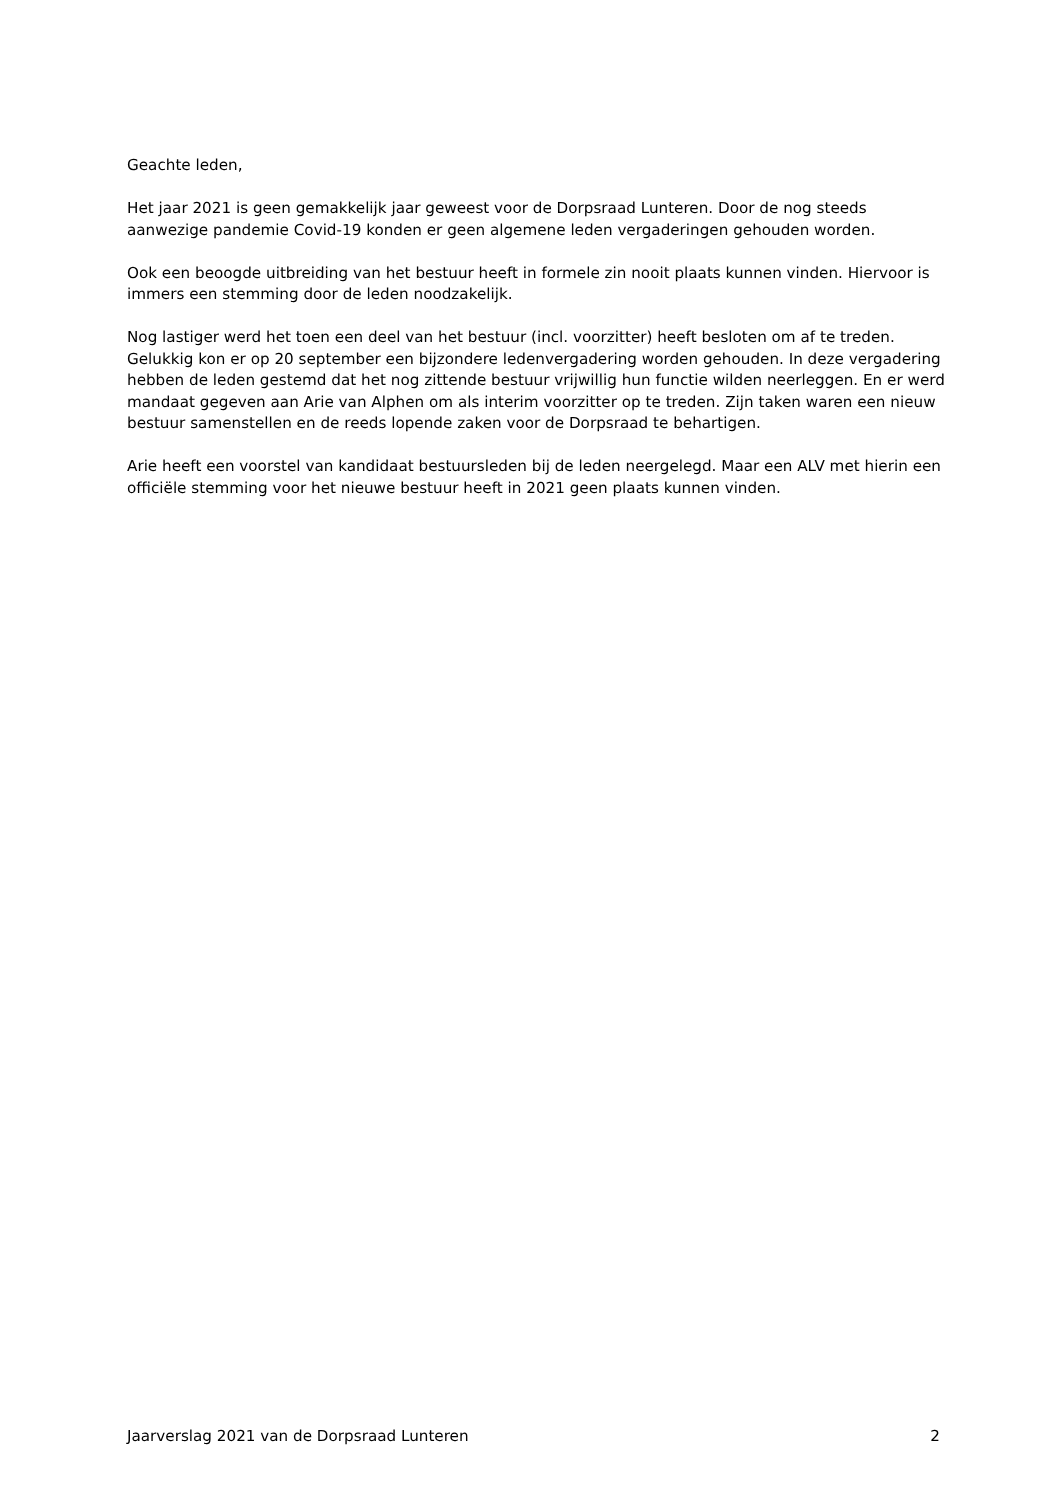Geachte leden,
Het jaar 2021 is geen gemakkelijk jaar geweest voor de Dorpsraad Lunteren. Door de nog steeds aanwezige pandemie Covid-19 konden er geen algemene leden vergaderingen gehouden worden.
Ook een beoogde uitbreiding van het bestuur heeft in formele zin nooit plaats kunnen vinden. Hiervoor is immers een stemming door de leden noodzakelijk.
Nog lastiger werd het toen een deel van het bestuur (incl. voorzitter) heeft besloten om af te treden. Gelukkig kon er op 20 september een bijzondere ledenvergadering worden gehouden. In deze vergadering hebben de leden gestemd dat het nog zittende bestuur vrijwillig hun functie wilden neerleggen. En er werd mandaat gegeven aan Arie van Alphen om als interim voorzitter op te treden. Zijn taken waren een nieuw bestuur samenstellen en de reeds lopende zaken voor de Dorpsraad te behartigen.
Arie heeft een voorstel van kandidaat bestuursleden bij de leden neergelegd. Maar een ALV met hierin een officiële stemming voor het nieuwe bestuur heeft in 2021 geen plaats kunnen vinden.
Jaarverslag 2021 van de Dorpsraad Lunteren 2